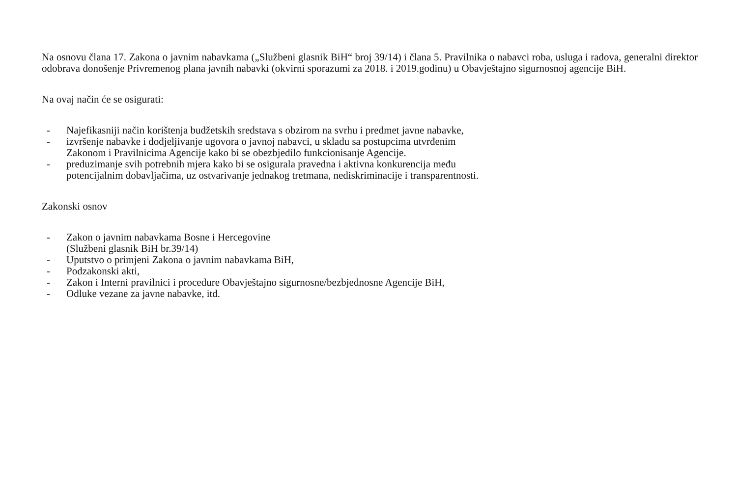Na osnovu člana 17. Zakona o javnim nabavkama („Službeni glasnik BiH“ broj 39/14) i člana 5. Pravilnika o nabavci roba, usluga i radova, generalni direktor odobrava donošenje Privremenog plana javnih nabavki (okvirni sporazumi za 2018. i 2019.godinu) u Obavještajno sigurnosnoj agencije BiH.
Na ovaj način će se osigurati:
- Najefikasniji način korištenja budžetskih sredstava s obzirom na svrhu i predmet javne nabavke,
- izvršenje nabavke i dodjeljivanje ugovora o javnoj nabavci, u skladu sa postupcima utvrđenim Zakonom i Pravilnicima Agencije kako bi se obezbjedilo funkcionisanje Agencije.
- preduzimanje svih potrebnih mjera kako bi se osigurala pravedna i aktivna konkurencija među potencijalnim dobavljačima, uz ostvarivanje jednakog tretmana, nediskriminacije i transparentnosti.
Zakonski osnov
- Zakon o javnim nabavkama Bosne i Hercegovine
(Službeni glasnik BiH br.39/14)
- Uputstvo o primjeni Zakona o javnim nabavkama BiH,
- Podzakonski akti,
- Zakon i Interni pravilnici i procedure Obavještajno sigurnosne/bezbjednosne Agencije BiH,
- Odluke vezane za javne nabavke, itd.